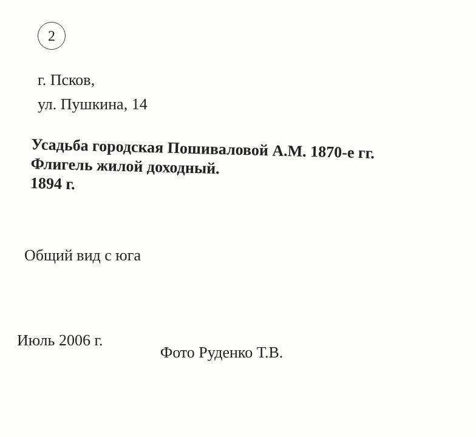2
г. Псков,
ул. Пушкина, 14
Усадьба городская Пошиваловой А.М. 1870-е гг.
Флигель жилой доходный.
1894 г.
Общий вид с юга
Июль 2006 г. Фото Руденко Т.В.